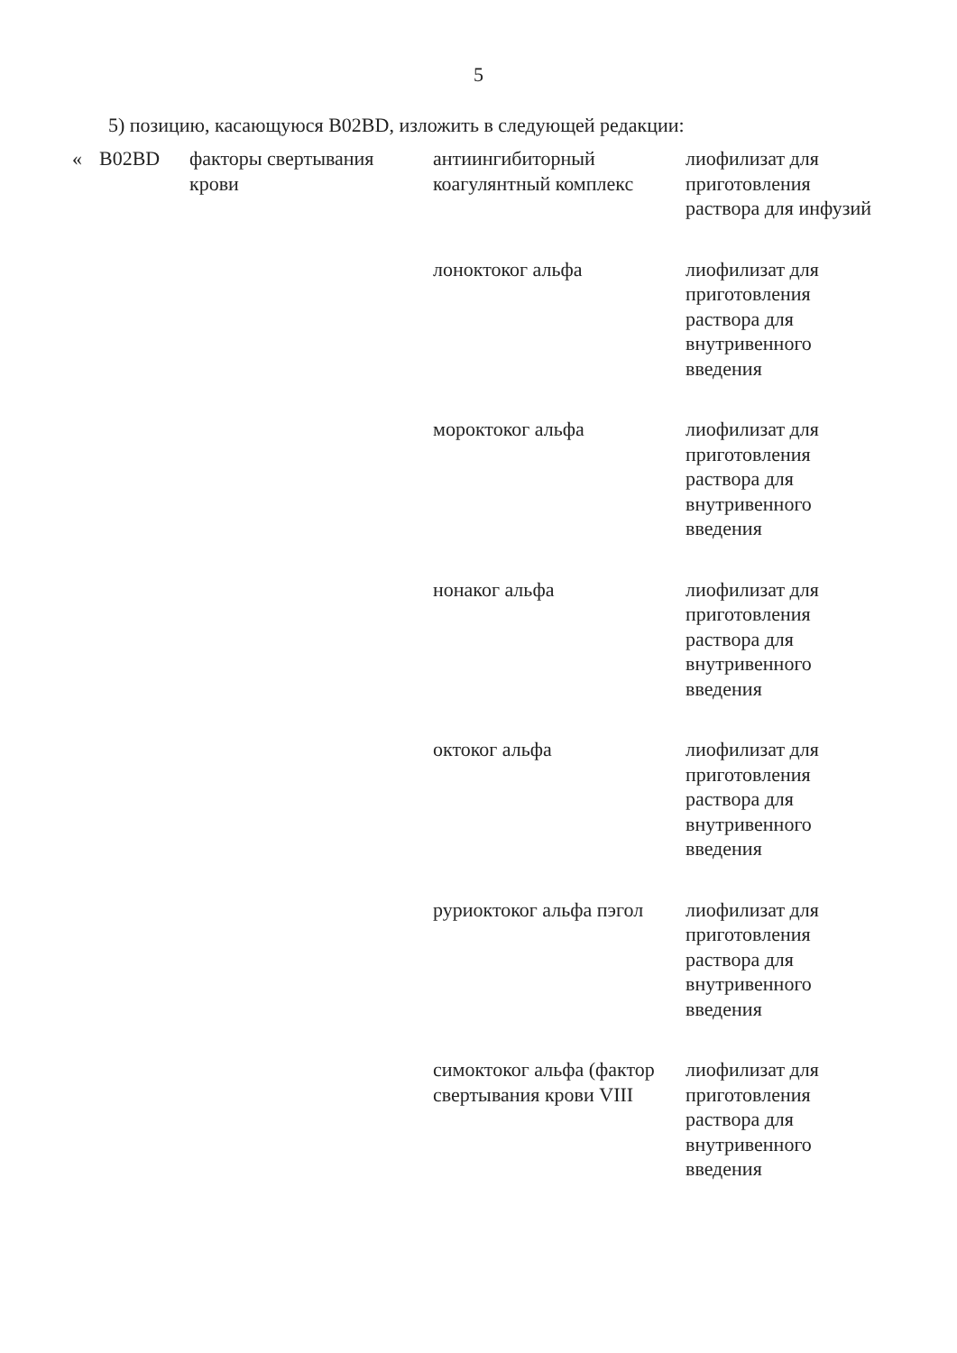5
5) позицию, касающуюся B02BD, изложить в следующей редакции:
| « | B02BD | факторы свертывания крови | антиингибиторный коагулянтный комплекс | лиофилизат для приготовления раствора для инфузий |
| | | | лоноктоког альфа | лиофилизат для приготовления раствора для внутривенного введения |
| | | | мороктоког альфа | лиофилизат для приготовления раствора для внутривенного введения |
| | | | нонаког альфа | лиофилизат для приготовления раствора для внутривенного введения |
| | | | октоког альфа | лиофилизат для приготовления раствора для внутривенного введения |
| | | | руриоктоког альфа пэгол | лиофилизат для приготовления раствора для внутривенного введения |
| | | | симоктоког альфа (фактор свертывания крови VIII | лиофилизат для приготовления раствора для внутривенного введения |